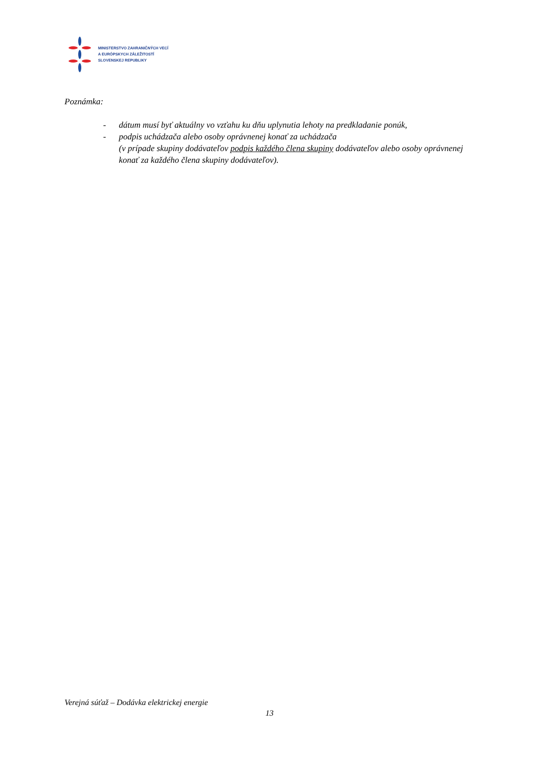MINISTERSTVO ZAHRANIČNÝCH VECÍ
A EURÓPSKYCH ZÁLEŽITOSTÍ
SLOVENSKEJ REPUBLIKY
Poznámka:
- dátum musí byť aktuálny vo vzťahu ku dňu uplynutia lehoty na predkladanie ponúk,
- podpis uchádzača alebo osoby oprávnenej konať za uchádzača
(v prípade skupiny dodávateľov podpis každého člena skupiny dodávateľov alebo osoby oprávnenej konať za každého člena skupiny dodávateľov).
Verejná súťaž – Dodávka elektrickej energie
13